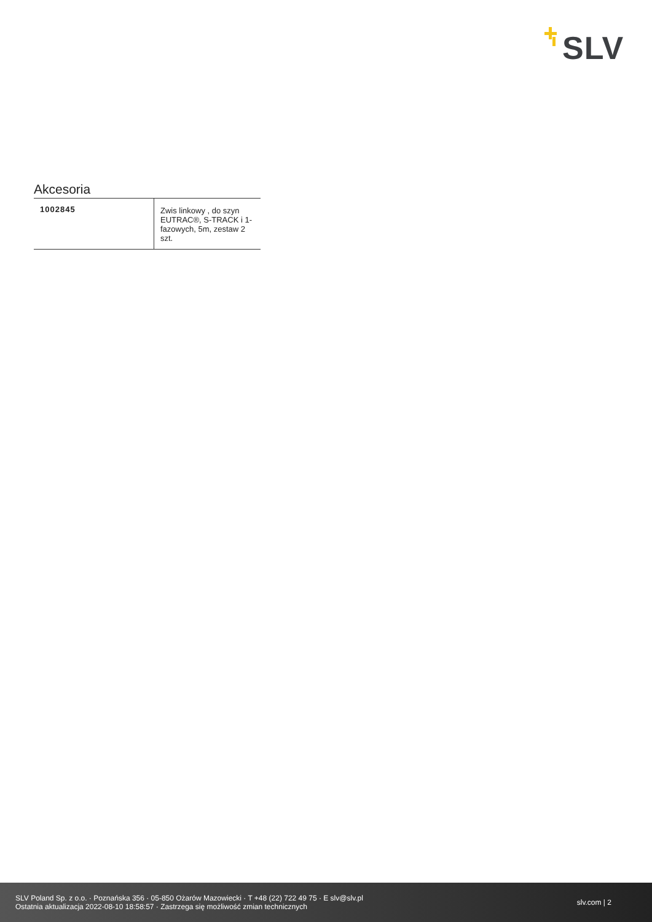SLV
Akcesoria
| 1002845 | Zwis linkowy , do szyn EUTRAC®, S-TRACK i 1-fazowych, 5m, zestaw 2 szt. |
SLV Poland Sp. z o.o. · Poznańska 356 · 05-850 Ożarów Mazowiecki · T +48 (22) 722 49 75 · E slv@slv.pl
Ostatnia aktualizacja 2022-08-10 18:58:57 · Zastrzega się możliwość zmian technicznych
slv.com | 2